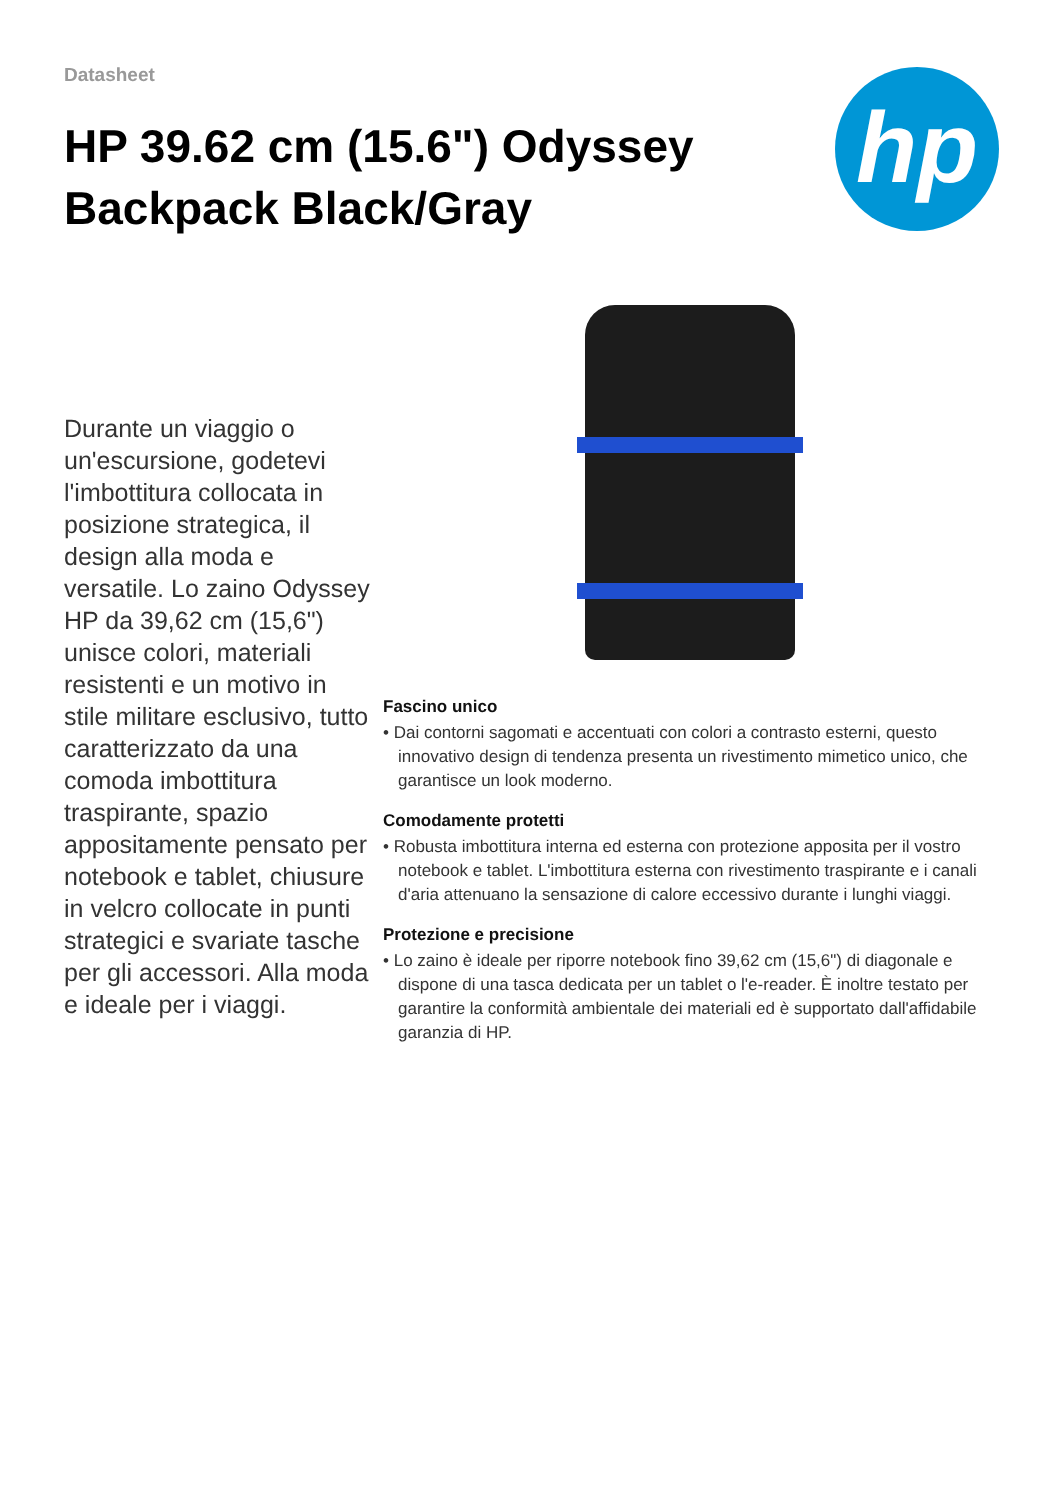Datasheet
HP 39.62 cm (15.6") Odyssey Backpack Black/Gray
hp
Durante un viaggio o un'escursione, godetevi l'imbottitura collocata in posizione strategica, il design alla moda e versatile. Lo zaino Odyssey HP da 39,62 cm (15,6") unisce colori, materiali resistenti e un motivo in stile militare esclusivo, tutto caratterizzato da una comoda imbottitura traspirante, spazio appositamente pensato per notebook e tablet, chiusure in velcro collocate in punti strategici e svariate tasche per gli accessori. Alla moda e ideale per i viaggi.
Fascino unico
• Dai contorni sagomati e accentuati con colori a contrasto esterni, questo innovativo design di tendenza presenta un rivestimento mimetico unico, che garantisce un look moderno.
Comodamente protetti
• Robusta imbottitura interna ed esterna con protezione apposita per il vostro notebook e tablet. L'imbottitura esterna con rivestimento traspirante e i canali d'aria attenuano la sensazione di calore eccessivo durante i lunghi viaggi.
Protezione e precisione
• Lo zaino è ideale per riporre notebook fino 39,62 cm (15,6") di diagonale e dispone di una tasca dedicata per un tablet o l'e-reader. È inoltre testato per garantire la conformità ambientale dei materiali ed è supportato dall'affidabile garanzia di HP.